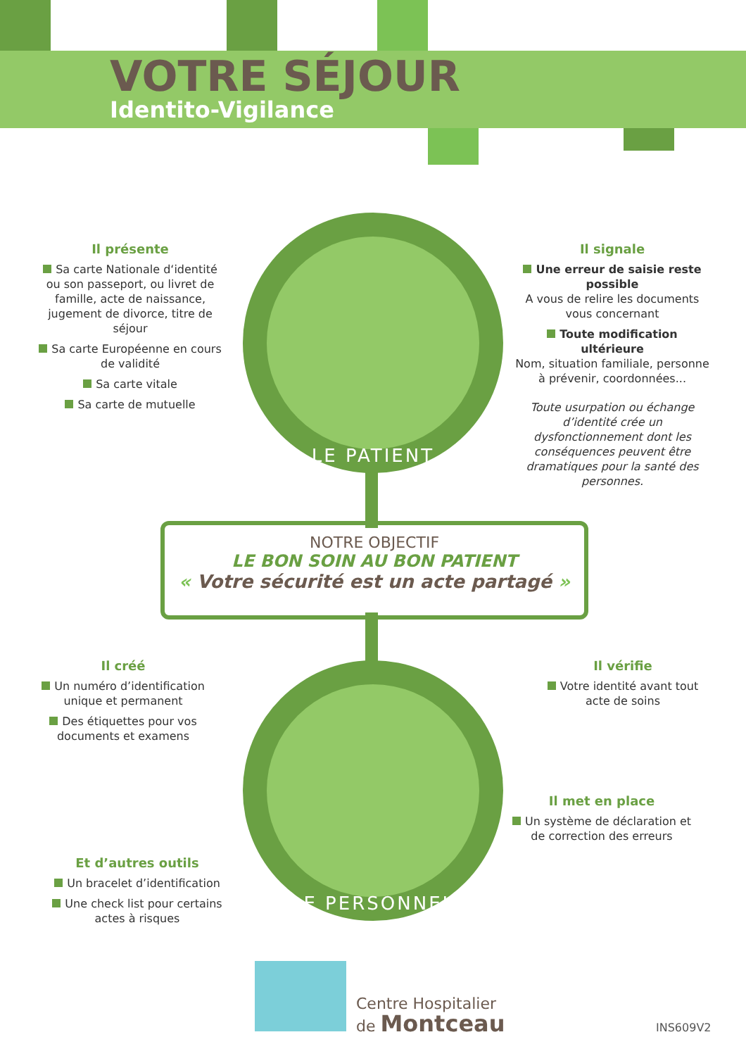VOTRE SÉJOUR
Identito-Vigilance
LE PATIENT
LE PERSONNEL
Il présente
Sa carte Nationale d‘identité ou son passeport, ou livret de famille, acte de naissance, jugement de divorce, titre de séjour
Sa carte Européenne en cours de validité
Sa carte vitale
Sa carte de mutuelle
Il signale
Une erreur de saisie reste possible
A vous de relire les documents vous concernant
Toute modification ultérieure
Nom, situation familiale, personne à prévenir, coordonnées...
Toute usurpation ou échange d’identité crée un dysfonctionnement dont les conséquences peuvent être dramatiques pour la santé des personnes.
NOTRE OBJECTIF
LE BON SOIN AU BON PATIENT
« Votre sécurité est un acte partagé »
Il créé
Un numéro d’identification unique et permanent
Des étiquettes pour vos documents et examens
Il vérifie
Votre identité avant tout acte de soins
Il met en place
Un système de déclaration et de correction des erreurs
Et d’autres outils
Un bracelet d’identification
Une check list pour certains actes à risques
Centre Hospitalier
de Montceau
INS609V2